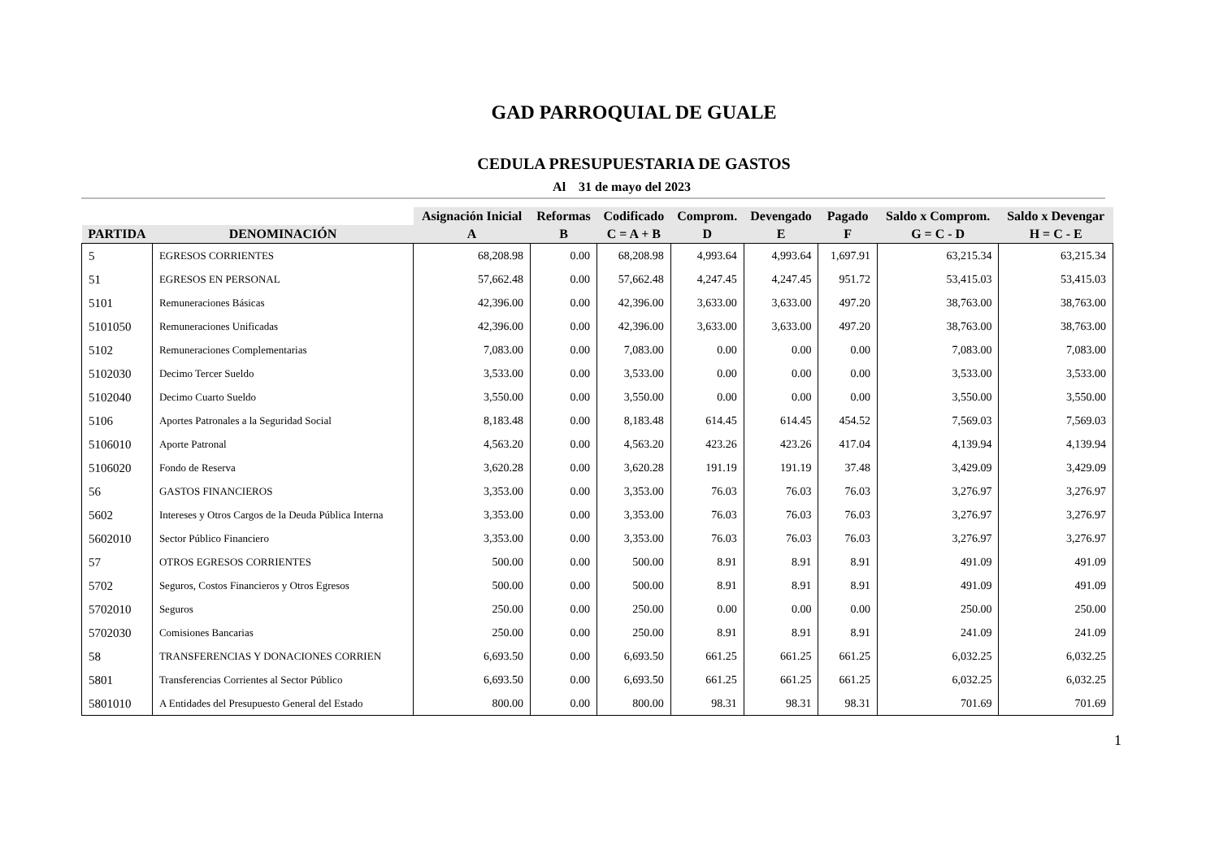GAD PARROQUIAL DE GUALE
CEDULA PRESUPUESTARIA DE GASTOS
Al 31 de mayo del 2023
| | | Asignación Inicial | Reformas | Codificado | Comprom. | Devengado | Pagado | Saldo x Comprom. | Saldo x Devengar |
| --- | --- | --- | --- | --- | --- | --- | --- | --- | --- |
| PARTIDA | DENOMINACIÓN | A | B | C = A + B | D | E | F | G = C - D | H = C - E |
| 5 | EGRESOS CORRIENTES | 68,208.98 | 0.00 | 68,208.98 | 4,993.64 | 4,993.64 | 1,697.91 | 63,215.34 | 63,215.34 |
| 51 | EGRESOS EN PERSONAL | 57,662.48 | 0.00 | 57,662.48 | 4,247.45 | 4,247.45 | 951.72 | 53,415.03 | 53,415.03 |
| 5101 | Remuneraciones Básicas | 42,396.00 | 0.00 | 42,396.00 | 3,633.00 | 3,633.00 | 497.20 | 38,763.00 | 38,763.00 |
| 5101050 | Remuneraciones Unificadas | 42,396.00 | 0.00 | 42,396.00 | 3,633.00 | 3,633.00 | 497.20 | 38,763.00 | 38,763.00 |
| 5102 | Remuneraciones Complementarias | 7,083.00 | 0.00 | 7,083.00 | 0.00 | 0.00 | 0.00 | 7,083.00 | 7,083.00 |
| 5102030 | Decimo Tercer Sueldo | 3,533.00 | 0.00 | 3,533.00 | 0.00 | 0.00 | 0.00 | 3,533.00 | 3,533.00 |
| 5102040 | Decimo Cuarto Sueldo | 3,550.00 | 0.00 | 3,550.00 | 0.00 | 0.00 | 0.00 | 3,550.00 | 3,550.00 |
| 5106 | Aportes Patronales a la Seguridad Social | 8,183.48 | 0.00 | 8,183.48 | 614.45 | 614.45 | 454.52 | 7,569.03 | 7,569.03 |
| 5106010 | Aporte Patronal | 4,563.20 | 0.00 | 4,563.20 | 423.26 | 423.26 | 417.04 | 4,139.94 | 4,139.94 |
| 5106020 | Fondo de Reserva | 3,620.28 | 0.00 | 3,620.28 | 191.19 | 191.19 | 37.48 | 3,429.09 | 3,429.09 |
| 56 | GASTOS FINANCIEROS | 3,353.00 | 0.00 | 3,353.00 | 76.03 | 76.03 | 76.03 | 3,276.97 | 3,276.97 |
| 5602 | Intereses y Otros Cargos de la Deuda Pública Interna | 3,353.00 | 0.00 | 3,353.00 | 76.03 | 76.03 | 76.03 | 3,276.97 | 3,276.97 |
| 5602010 | Sector Público Financiero | 3,353.00 | 0.00 | 3,353.00 | 76.03 | 76.03 | 76.03 | 3,276.97 | 3,276.97 |
| 57 | OTROS EGRESOS CORRIENTES | 500.00 | 0.00 | 500.00 | 8.91 | 8.91 | 8.91 | 491.09 | 491.09 |
| 5702 | Seguros, Costos Financieros y Otros Egresos | 500.00 | 0.00 | 500.00 | 8.91 | 8.91 | 8.91 | 491.09 | 491.09 |
| 5702010 | Seguros | 250.00 | 0.00 | 250.00 | 0.00 | 0.00 | 0.00 | 250.00 | 250.00 |
| 5702030 | Comisiones Bancarias | 250.00 | 0.00 | 250.00 | 8.91 | 8.91 | 8.91 | 241.09 | 241.09 |
| 58 | TRANSFERENCIAS Y DONACIONES CORRIEN | 6,693.50 | 0.00 | 6,693.50 | 661.25 | 661.25 | 661.25 | 6,032.25 | 6,032.25 |
| 5801 | Transferencias Corrientes al Sector Público | 6,693.50 | 0.00 | 6,693.50 | 661.25 | 661.25 | 661.25 | 6,032.25 | 6,032.25 |
| 5801010 | A Entidades del Presupuesto General del Estado | 800.00 | 0.00 | 800.00 | 98.31 | 98.31 | 98.31 | 701.69 | 701.69 |
1